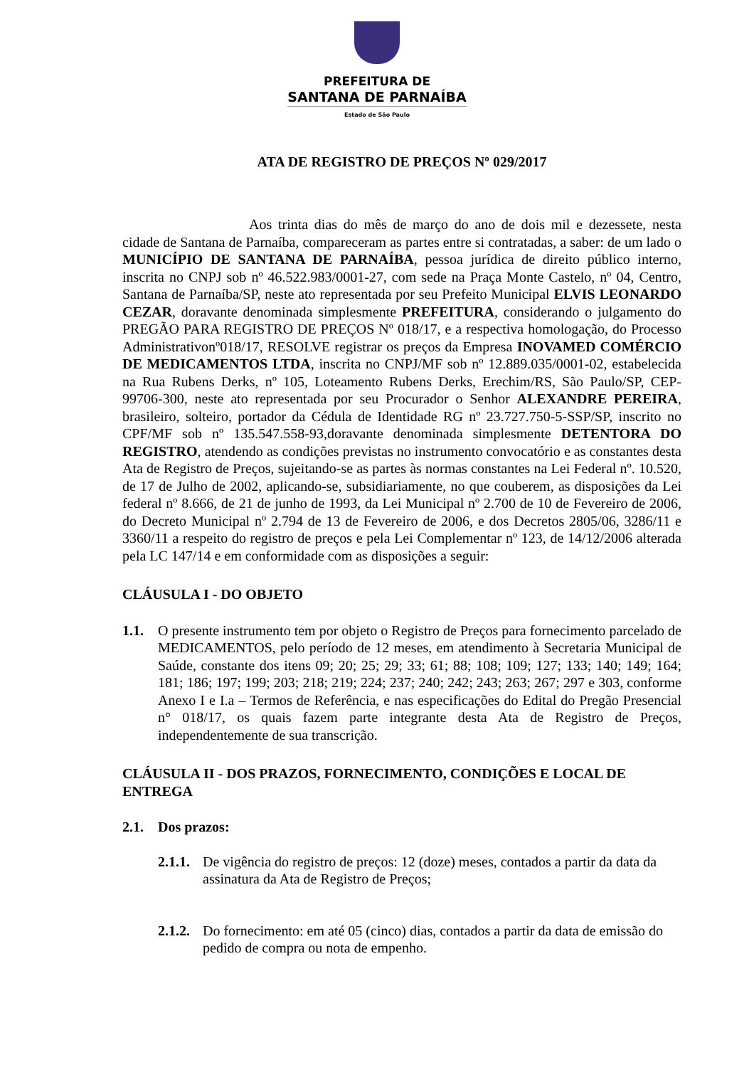PREFEITURA DE
SANTANA DE PARNAÍBA
Estado de São Paulo
ATA DE REGISTRO DE PREÇOS Nº 029/2017
Aos trinta dias do mês de março do ano de dois mil e dezessete, nesta cidade de Santana de Parnaíba, compareceram as partes entre si contratadas, a saber: de um lado o MUNICÍPIO DE SANTANA DE PARNAÍBA, pessoa jurídica de direito público interno, inscrita no CNPJ sob nº 46.522.983/0001-27, com sede na Praça Monte Castelo, nº 04, Centro, Santana de Parnaíba/SP, neste ato representada por seu Prefeito Municipal ELVIS LEONARDO CEZAR, doravante denominada simplesmente PREFEITURA, considerando o julgamento do PREGÃO PARA REGISTRO DE PREÇOS Nº 018/17, e a respectiva homologação, do Processo Administrativonº018/17, RESOLVE registrar os preços da Empresa INOVAMED COMÉRCIO DE MEDICAMENTOS LTDA, inscrita no CNPJ/MF sob nº 12.889.035/0001-02, estabelecida na Rua Rubens Derks, nº 105, Loteamento Rubens Derks, Erechim/RS, São Paulo/SP, CEP-99706-300, neste ato representada por seu Procurador o Senhor ALEXANDRE PEREIRA, brasileiro, solteiro, portador da Cédula de Identidade RG nº 23.727.750-5-SSP/SP, inscrito no CPF/MF sob nº 135.547.558-93,doravante denominada simplesmente DETENTORA DO REGISTRO, atendendo as condições previstas no instrumento convocatório e as constantes desta Ata de Registro de Preços, sujeitando-se as partes às normas constantes na Lei Federal nº. 10.520, de 17 de Julho de 2002, aplicando-se, subsidiariamente, no que couberem, as disposições da Lei federal nº 8.666, de 21 de junho de 1993, da Lei Municipal nº 2.700 de 10 de Fevereiro de 2006, do Decreto Municipal nº 2.794 de 13 de Fevereiro de 2006, e dos Decretos 2805/06, 3286/11 e 3360/11 a respeito do registro de preços e pela Lei Complementar nº 123, de 14/12/2006 alterada pela LC 147/14 e em conformidade com as disposições a seguir:
CLÁUSULA I - DO OBJETO
1.1. O presente instrumento tem por objeto o Registro de Preços para fornecimento parcelado de MEDICAMENTOS, pelo período de 12 meses, em atendimento à Secretaria Municipal de Saúde, constante dos itens 09; 20; 25; 29; 33; 61; 88; 108; 109; 127; 133; 140; 149; 164; 181; 186; 197; 199; 203; 218; 219; 224; 237; 240; 242; 243; 263; 267; 297 e 303, conforme Anexo I e I.a – Termos de Referência, e nas especificações do Edital do Pregão Presencial n° 018/17, os quais fazem parte integrante desta Ata de Registro de Preços, independentemente de sua transcrição.
CLÁUSULA II - DOS PRAZOS, FORNECIMENTO, CONDIÇÕES E LOCAL DE ENTREGA
2.1. Dos prazos:
2.1.1. De vigência do registro de preços: 12 (doze) meses, contados a partir da data da assinatura da Ata de Registro de Preços;
2.1.2. Do fornecimento: em até 05 (cinco) dias, contados a partir da data de emissão do pedido de compra ou nota de empenho.